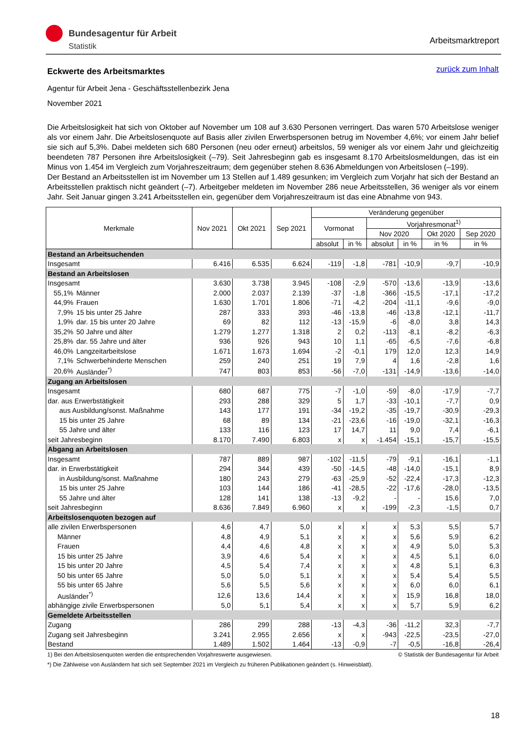Bundesagentur für Arbeit
Statistik
Arbeitsmarktreport
zurück zum Inhalt
Eckwerte des Arbeitsmarktes
Agentur für Arbeit Jena - Geschäftsstellenbezirk Jena
November 2021
Die Arbeitslosigkeit hat sich von Oktober auf November um 108 auf 3.630 Personen verringert. Das waren 570 Arbeitslose weniger als vor einem Jahr. Die Arbeitslosenquote auf Basis aller zivilen Erwerbspersonen betrug im November 4,6%; vor einem Jahr belief sie sich auf 5,3%. Dabei meldeten sich 680 Personen (neu oder erneut) arbeitslos, 59 weniger als vor einem Jahr und gleichzeitig beendeten 787 Personen ihre Arbeitslosigkeit (–79). Seit Jahresbeginn gab es insgesamt 8.170 Arbeitslosmeldungen, das ist ein Minus von 1.454 im Vergleich zum Vorjahreszeitraum; dem gegenüber stehen 8.636 Abmeldungen von Arbeitslosen (–199).
Der Bestand an Arbeitsstellen ist im November um 13 Stellen auf 1.489 gesunken; im Vergleich zum Vorjahr hat sich der Bestand an Arbeitsstellen praktisch nicht geändert (–7). Arbeitgeber meldeten im November 286 neue Arbeitsstellen, 36 weniger als vor einem Jahr. Seit Januar gingen 3.241 Arbeitsstellen ein, gegenüber dem Vorjahreszeitraum ist das eine Abnahme von 943.
| Merkmale | | Nov 2021 | Okt 2021 | Sep 2021 | Veränderung gegenüber | | | | | |
| --- | --- | --- | --- | --- | --- | --- | --- | --- | --- | --- |
| | | | | | Vormonat | | Vorjahresmonat<sup>1)</sup> | | | |
| | | | | | | | Nov 2020 | | Okt 2020 | Sep 2020 |
| | | | | | absolut | in % | absolut | in % | in % | in % |
| Bestand an Arbeitsuchenden | | | | | | | | | | |
| Insgesamt | | 6.416 | 6.535 | 6.624 | -119 | -1,8 | -781 | -10,9 | -9,7 | -10,9 |
| Bestand an Arbeitslosen | | | | | | | | | | |
| Insgesamt | | 3.630 | 3.738 | 3.945 | -108 | -2,9 | -570 | -13,6 | -13,9 | -13,6 |
| 55,1% | Männer | 2.000 | 2.037 | 2.139 | -37 | -1,8 | -366 | -15,5 | -17,1 | -17,2 |
| 44,9% | Frauen | 1.630 | 1.701 | 1.806 | -71 | -4,2 | -204 | -11,1 | -9,6 | -9,0 |
| 7,9% | 15 bis unter 25 Jahre | 287 | 333 | 393 | -46 | -13,8 | -46 | -13,8 | -12,1 | -11,7 |
| 1,9% | dar. 15 bis unter 20 Jahre | 69 | 82 | 112 | -13 | -15,9 | -6 | -8,0 | 3,8 | 14,3 |
| 35,2% | 50 Jahre und älter | 1.279 | 1.277 | 1.318 | 2 | 0,2 | -113 | -8,1 | -8,2 | -6,3 |
| 25,8% | dar. 55 Jahre und älter | 936 | 926 | 943 | 10 | 1,1 | -65 | -6,5 | -7,6 | -6,8 |
| 46,0% | Langzeitarbeitslose | 1.671 | 1.673 | 1.694 | -2 | -0,1 | 179 | 12,0 | 12,3 | 14,9 |
| 7,1% | Schwerbehinderte Menschen | 259 | 240 | 251 | 19 | 7,9 | 4 | 1,6 | -2,8 | 1,6 |
| 20,6% | Ausländer<sup>*)</sup> | 747 | 803 | 853 | -56 | -7,0 | -131 | -14,9 | -13,6 | -14,0 |
| Zugang an Arbeitslosen | | | | | | | | | | |
| Insgesamt | | 680 | 687 | 775 | -7 | -1,0 | -59 | -8,0 | -17,9 | -7,7 |
| dar. aus Erwerbstätigkeit | | 293 | 288 | 329 | 5 | 1,7 | -33 | -10,1 | -7,7 | 0,9 |
| aus Ausbildung/sonst. Maßnahme | | 143 | 177 | 191 | -34 | -19,2 | -35 | -19,7 | -30,9 | -29,3 |
| 15 bis unter 25 Jahre | | 68 | 89 | 134 | -21 | -23,6 | -16 | -19,0 | -32,1 | -16,3 |
| 55 Jahre und älter | | 133 | 116 | 123 | 17 | 14,7 | 11 | 9,0 | 7,4 | -6,1 |
| seit Jahresbeginn | | 8.170 | 7.490 | 6.803 | x | x | -1.454 | -15,1 | -15,7 | -15,5 |
| Abgang an Arbeitslosen | | | | | | | | | | |
| Insgesamt | | 787 | 889 | 987 | -102 | -11,5 | -79 | -9,1 | -16,1 | -1,1 |
| dar. in Erwerbstätigkeit | | 294 | 344 | 439 | -50 | -14,5 | -48 | -14,0 | -15,1 | 8,9 |
| in Ausbildung/sonst. Maßnahme | | 180 | 243 | 279 | -63 | -25,9 | -52 | -22,4 | -17,3 | -12,3 |
| 15 bis unter 25 Jahre | | 103 | 144 | 186 | -41 | -28,5 | -22 | -17,6 | -28,0 | -13,5 |
| 55 Jahre und älter | | 128 | 141 | 138 | -13 | -9,2 | - | - | 15,6 | 7,0 |
| seit Jahresbeginn | | 8.636 | 7.849 | 6.960 | x | x | -199 | -2,3 | -1,5 | 0,7 |
| Arbeitslosenquoten bezogen auf | | | | | | | | | | |
| alle zivilen Erwerbspersonen | | 4,6 | 4,7 | 5,0 | x | x | x | 5,3 | 5,5 | 5,7 |
| Männer | | 4,8 | 4,9 | 5,1 | x | x | x | 5,6 | 5,9 | 6,2 |
| Frauen | | 4,4 | 4,6 | 4,8 | x | x | x | 4,9 | 5,0 | 5,3 |
| 15 bis unter 25 Jahre | | 3,9 | 4,6 | 5,4 | x | x | x | 4,5 | 5,1 | 6,0 |
| 15 bis unter 20 Jahre | | 4,5 | 5,4 | 7,4 | x | x | x | 4,8 | 5,1 | 6,3 |
| 50 bis unter 65 Jahre | | 5,0 | 5,0 | 5,1 | x | x | x | 5,4 | 5,4 | 5,5 |
| 55 bis unter 65 Jahre | | 5,6 | 5,5 | 5,6 | x | x | x | 6,0 | 6,0 | 6,1 |
| Ausländer<sup>*)</sup> | | 12,6 | 13,6 | 14,4 | x | x | x | 15,9 | 16,8 | 18,0 |
| abhängige zivile Erwerbspersonen | | 5,0 | 5,1 | 5,4 | x | x | x | 5,7 | 5,9 | 6,2 |
| Gemeldete Arbeitsstellen | | | | | | | | | | |
| Zugang | | 286 | 299 | 288 | -13 | -4,3 | -36 | -11,2 | 32,3 | -7,7 |
| Zugang seit Jahresbeginn | | 3.241 | 2.955 | 2.656 | x | x | -943 | -22,5 | -23,5 | -27,0 |
| Bestand | | 1.489 | 1.502 | 1.464 | -13 | -0,9 | -7 | -0,5 | -16,8 | -26,4 |
1) Bei den Arbeitslosenquoten werden die entsprechenden Vorjahreswerte ausgewiesen. © Statistik der Bundesagentur für Arbeit
*) Die Zählweise von Ausländern hat sich seit September 2021 im Vergleich zu früheren Publikationen geändert (s. Hinweisblatt).
18